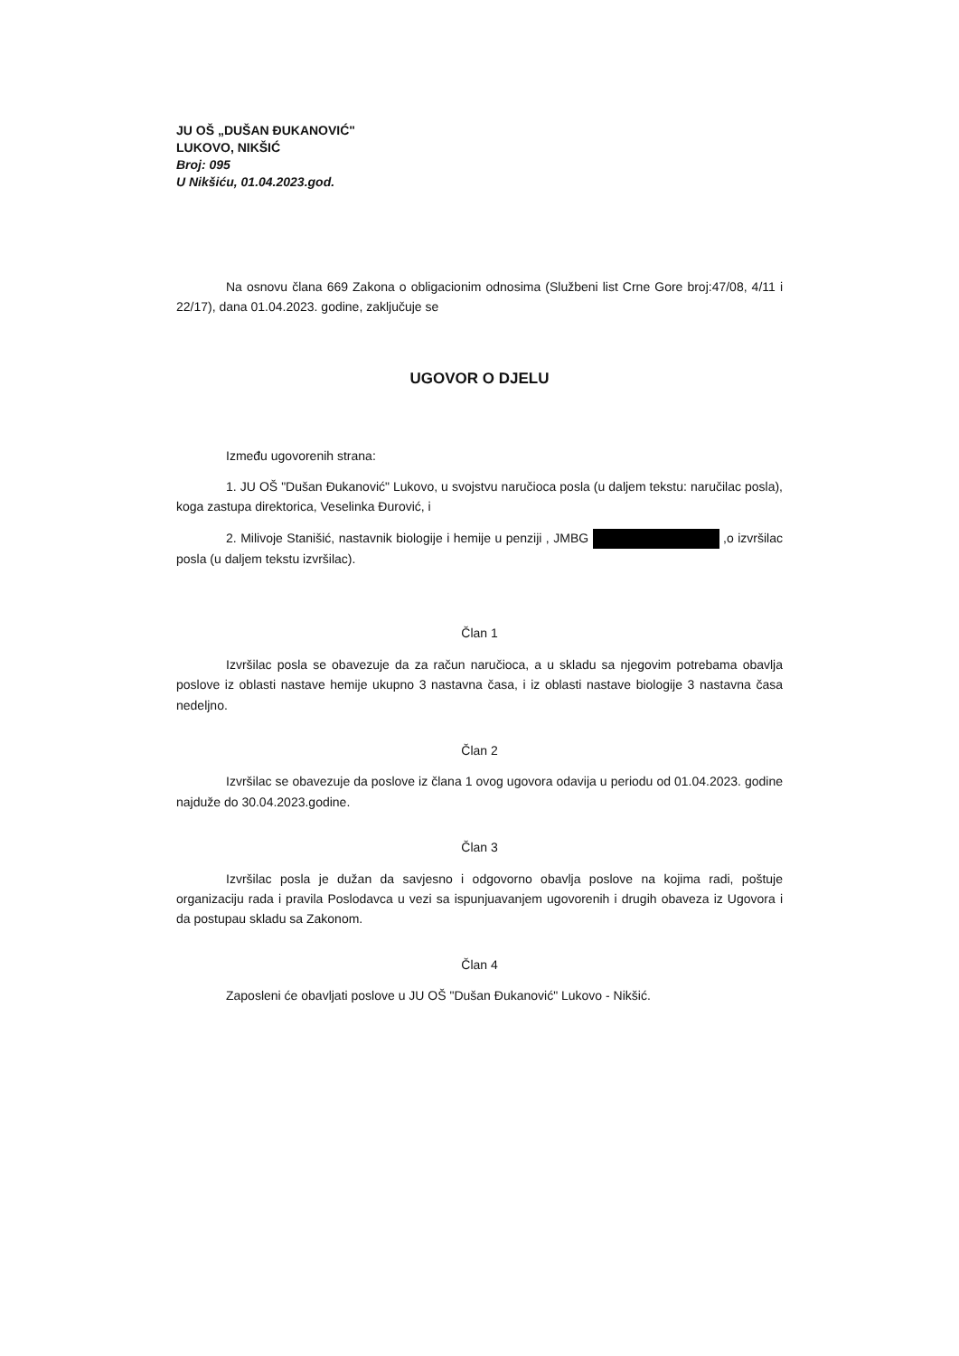JU OŠ „DUŠAN ĐUKANOVIĆ"
LUKOVO, NIKŠIĆ
Broj: 095
U Nikšiću, 01.04.2023.god.
Na osnovu člana 669 Zakona o obligacionim odnosima (Službeni list Crne Gore broj:47/08, 4/11 i 22/17), dana 01.04.2023. godine, zaključuje se
UGOVOR O DJELU
Između ugovorenih strana:
1. JU OŠ "Dušan Đukanović" Lukovo, u svojstvu naručioca posla (u daljem tekstu: naručilac posla), koga zastupa direktorica, Veselinka Đurović, i
2. Milivoje Stanišić, nastavnik biologije i hemije u penziji , JMBG ,o izvršilac posla (u daljem tekstu izvršilac).
Član 1
Izvršilac posla se obavezuje da za račun naručioca, a u skladu sa njegovim potrebama obavlja poslove iz oblasti nastave hemije ukupno 3 nastavna časa, i iz oblasti nastave biologije 3 nastavna časa nedeljno.
Član 2
Izvršilac se obavezuje da poslove iz člana 1 ovog ugovora odavija u periodu od 01.04.2023. godine najduže do 30.04.2023.godine.
Član 3
Izvršilac posla je dužan da savjesno i odgovorno obavlja poslove na kojima radi, poštuje organizaciju rada i pravila Poslodavca u vezi sa ispunjuavanjem ugovorenih i drugih obaveza iz Ugovora i da postupau skladu sa Zakonom.
Član 4
Zaposleni će obavljati poslove u JU OŠ "Dušan Đukanović" Lukovo - Nikšić.